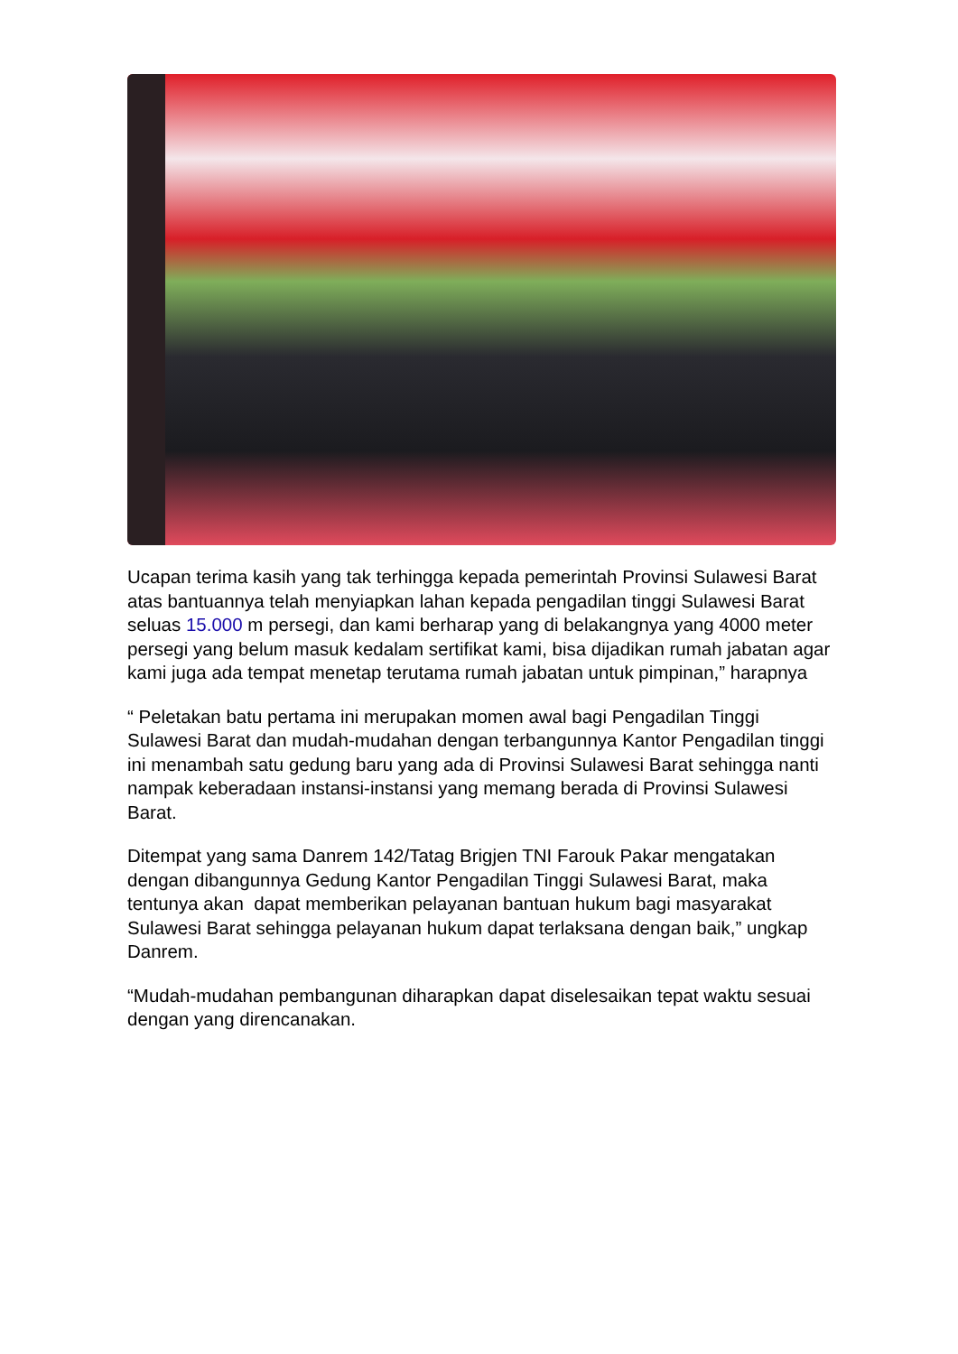Ucapan terima kasih yang tak terhingga kepada pemerintah Provinsi Sulawesi Barat atas bantuannya telah menyiapkan lahan kepada pengadilan tinggi Sulawesi Barat seluas 15.000 m persegi, dan kami berharap yang di belakangnya yang 4000 meter persegi yang belum masuk kedalam sertifikat kami, bisa dijadikan rumah jabatan agar kami juga ada tempat menetap terutama rumah jabatan untuk pimpinan,” harapnya
“ Peletakan batu pertama ini merupakan momen awal bagi Pengadilan Tinggi Sulawesi Barat dan mudah-mudahan dengan terbangunnya Kantor Pengadilan tinggi ini menambah satu gedung baru yang ada di Provinsi Sulawesi Barat sehingga nanti nampak keberadaan instansi-instansi yang memang berada di Provinsi Sulawesi Barat.
Ditempat yang sama Danrem 142/Tatag Brigjen TNI Farouk Pakar mengatakan dengan dibangunnya Gedung Kantor Pengadilan Tinggi Sulawesi Barat, maka tentunya akan dapat memberikan pelayanan bantuan hukum bagi masyarakat Sulawesi Barat sehingga pelayanan hukum dapat terlaksana dengan baik,” ungkap Danrem.
“Mudah-mudahan pembangunan diharapkan dapat diselesaikan tepat waktu sesuai dengan yang direncanakan.